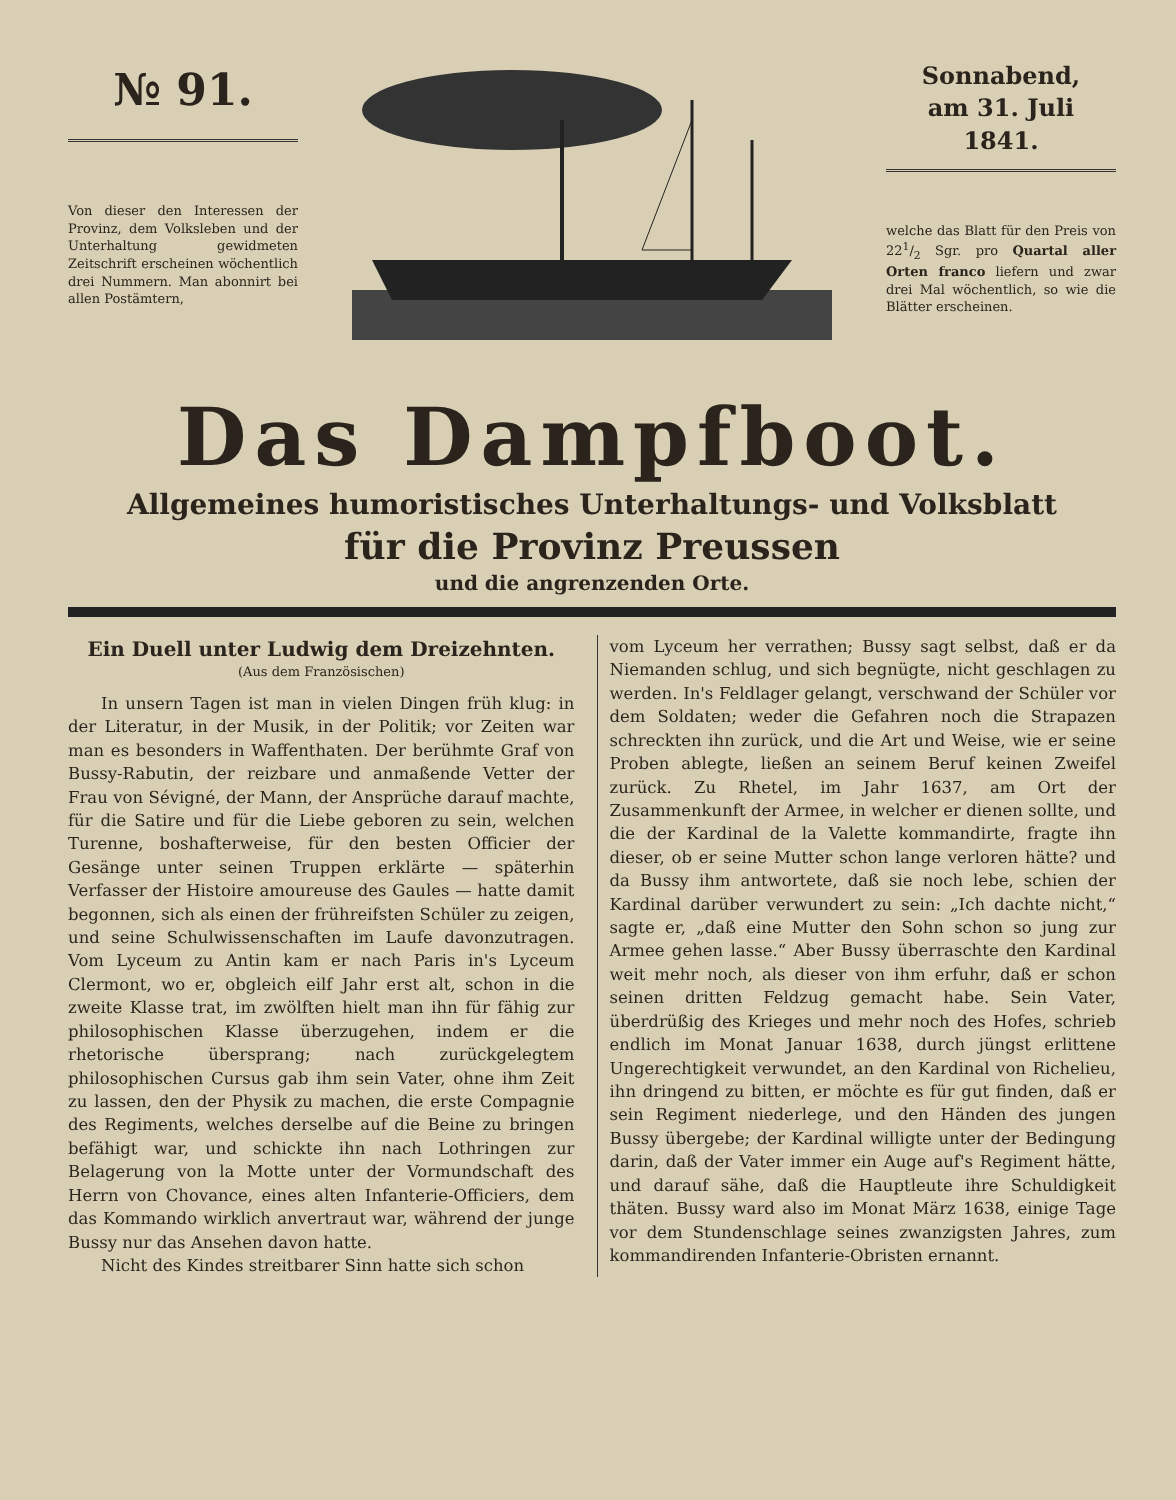№ 91.
Von dieser den Interessen der Provinz, dem Volksleben und der Unterhaltung gewidmeten Zeitschrift erscheinen wöchentlich drei Nummern. Man abonnirt bei allen Postämtern,
Sonnabend,
am 31. Juli
1841.
welche das Blatt für den Preis von 221/2 Sgr. pro Quartal aller Orten franco liefern und zwar drei Mal wöchentlich, so wie die Blätter erscheinen.
Das Dampfboot.
Allgemeines humoristisches Unterhaltungs- und Volksblatt
für die Provinz Preussen
und die angrenzenden Orte.
Ein Duell unter Ludwig dem Dreizehnten.
(Aus dem Französischen)
In unsern Tagen ist man in vielen Dingen früh klug: in der Literatur, in der Musik, in der Politik; vor Zeiten war man es besonders in Waffenthaten. Der berühmte Graf von Bussy-Rabutin, der reizbare und anmaßende Vetter der Frau von Sévigné, der Mann, der Ansprüche darauf machte, für die Satire und für die Liebe geboren zu sein, welchen Turenne, boshafterweise, für den besten Officier der Gesänge unter seinen Truppen erklärte — späterhin Verfasser der Histoire amoureuse des Gaules — hatte damit begonnen, sich als einen der frühreifsten Schüler zu zeigen, und seine Schulwissenschaften im Laufe davonzutragen. Vom Lyceum zu Antin kam er nach Paris in's Lyceum Clermont, wo er, obgleich eilf Jahr erst alt, schon in die zweite Klasse trat, im zwölften hielt man ihn für fähig zur philosophischen Klasse überzugehen, indem er die rhetorische übersprang; nach zurückgelegtem philosophischen Cursus gab ihm sein Vater, ohne ihm Zeit zu lassen, den der Physik zu machen, die erste Compagnie des Regiments, welches derselbe auf die Beine zu bringen befähigt war, und schickte ihn nach Lothringen zur Belagerung von la Motte unter der Vormundschaft des Herrn von Chovance, eines alten Infanterie-Officiers, dem das Kommando wirklich anvertraut war, während der junge Bussy nur das Ansehen davon hatte.
Nicht des Kindes streitbarer Sinn hatte sich schon
vom Lyceum her verrathen; Bussy sagt selbst, daß er da Niemanden schlug, und sich begnügte, nicht geschlagen zu werden. In's Feldlager gelangt, verschwand der Schüler vor dem Soldaten; weder die Gefahren noch die Strapazen schreckten ihn zurück, und die Art und Weise, wie er seine Proben ablegte, ließen an seinem Beruf keinen Zweifel zurück. Zu Rhetel, im Jahr 1637, am Ort der Zusammenkunft der Armee, in welcher er dienen sollte, und die der Kardinal de la Valette kommandirte, fragte ihn dieser, ob er seine Mutter schon lange verloren hätte? und da Bussy ihm antwortete, daß sie noch lebe, schien der Kardinal darüber verwundert zu sein: „Ich dachte nicht,“ sagte er, „daß eine Mutter den Sohn schon so jung zur Armee gehen lasse.“ Aber Bussy überraschte den Kardinal weit mehr noch, als dieser von ihm erfuhr, daß er schon seinen dritten Feldzug gemacht habe. Sein Vater, überdrüßig des Krieges und mehr noch des Hofes, schrieb endlich im Monat Januar 1638, durch jüngst erlittene Ungerechtigkeit verwundet, an den Kardinal von Richelieu, ihn dringend zu bitten, er möchte es für gut finden, daß er sein Regiment niederlege, und den Händen des jungen Bussy übergebe; der Kardinal willigte unter der Bedingung darin, daß der Vater immer ein Auge auf's Regiment hätte, und darauf sähe, daß die Hauptleute ihre Schuldigkeit thäten. Bussy ward also im Monat März 1638, einige Tage vor dem Stundenschlage seines zwanzigsten Jahres, zum kommandirenden Infanterie-Obristen ernannt.